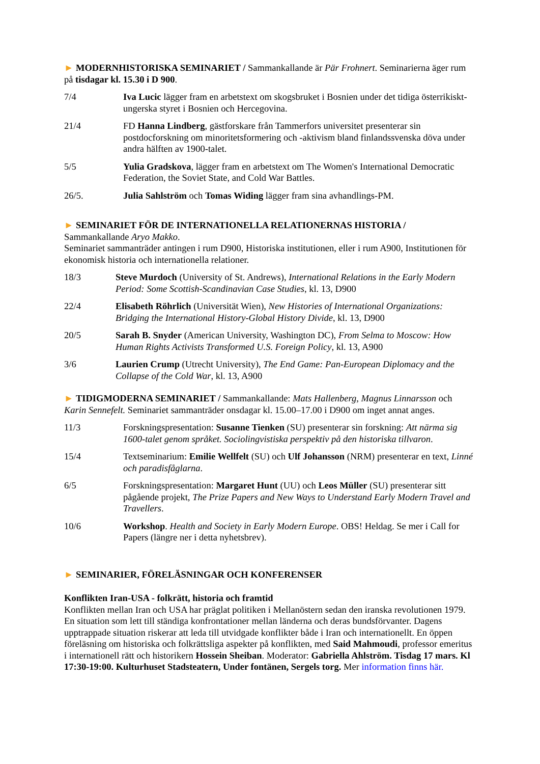► MODERNHISTORISKA SEMINARIET / Sammankallande är Pär Frohnert. Seminarierna äger rum på tisdagar kl. 15.30 i D 900.
7/4 Iva Lucic lägger fram en arbetstext om skogsbruket i Bosnien under det tidiga österrikiskt-ungerska styret i Bosnien och Hercegovina.
21/4 FD Hanna Lindberg, gästforskare från Tammerfors universitet presenterar sin postdocforskning om minoritetsformering och -aktivism bland finlandssvenska döva under andra hälften av 1900-talet.
5/5 Yulia Gradskova, lägger fram en arbetstext om The Women's International Democratic Federation, the Soviet State, and Cold War Battles.
26/5. Julia Sahlström och Tomas Widing lägger fram sina avhandlings-PM.
► SEMINARIET FÖR DE INTERNATIONELLA RELATIONERNAS HISTORIA /
Sammankallande Aryo Makko.
Seminariet sammanträder antingen i rum D900, Historiska institutionen, eller i rum A900, Institutionen för ekonomisk historia och internationella relationer.
18/3 Steve Murdoch (University of St. Andrews), International Relations in the Early Modern Period: Some Scottish-Scandinavian Case Studies, kl. 13, D900
22/4 Elisabeth Röhrlich (Universität Wien), New Histories of International Organizations: Bridging the International History-Global History Divide, kl. 13, D900
20/5 Sarah B. Snyder (American University, Washington DC), From Selma to Moscow: How Human Rights Activists Transformed U.S. Foreign Policy, kl. 13, A900
3/6 Laurien Crump (Utrecht University), The End Game: Pan-European Diplomacy and the Collapse of the Cold War, kl. 13, A900
► TIDIGMODERNA SEMINARIET / Sammankallande: Mats Hallenberg, Magnus Linnarsson och Karin Sennefelt. Seminariet sammanträder onsdagar kl. 15.00–17.00 i D900 om inget annat anges.
11/3 Forskningspresentation: Susanne Tienken (SU) presenterar sin forskning: Att närma sig 1600-talet genom språket. Sociolingvistiska perspektiv på den historiska tillvaron.
15/4 Textseminarium: Emilie Wellfelt (SU) och Ulf Johansson (NRM) presenterar en text, Linné och paradisfåglarna.
6/5 Forskningspresentation: Margaret Hunt (UU) och Leos Müller (SU) presenterar sitt pågående projekt, The Prize Papers and New Ways to Understand Early Modern Travel and Travellers.
10/6 Workshop. Health and Society in Early Modern Europe. OBS! Heldag. Se mer i Call for Papers (längre ner i detta nyhetsbrev).
► SEMINARIER, FÖRELÄSNINGAR OCH KONFERENSER
Konflikten Iran-USA - folkrätt, historia och framtid
Konflikten mellan Iran och USA har präglat politiken i Mellanöstern sedan den iranska revolutionen 1979. En situation som lett till ständiga konfrontationer mellan länderna och deras bundsförvanter. Dagens upptrappade situation riskerar att leda till utvidgade konflikter både i Iran och internationellt. En öppen föreläsning om historiska och folkrättsliga aspekter på konflikten, med Said Mahmoudi, professor emeritus i internationell rätt och historikern Hossein Sheiban. Moderator: Gabriella Ahlström. Tisdag 17 mars. Kl 17:30-19:00. Kulturhuset Stadsteatern, Under fontänen, Sergels torg. Mer information finns här.